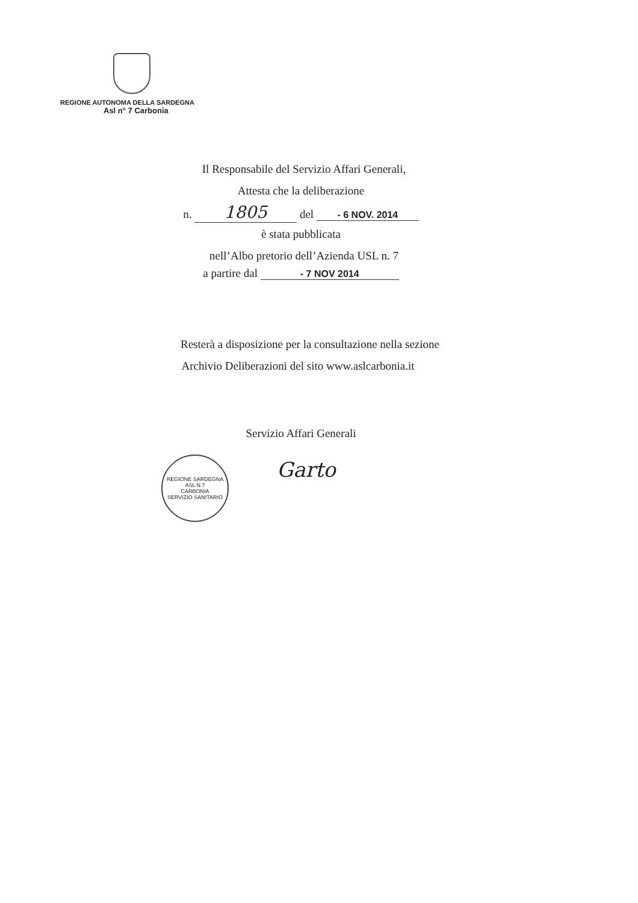REGIONE AUTONOMA DELLA SARDEGNA
Asl n° 7 Carbonia
Il Responsabile del Servizio Affari Generali,
Attesta che la deliberazione
n. 1805 del - 6 NOV. 2014
è stata pubblicata
nell’Albo pretorio dell’Azienda USL n. 7
a partire dal - 7 NOV 2014
Resterà a disposizione per la consultazione nella sezione
Archivio Deliberazioni del sito www.aslcarbonia.it
Servizio Affari Generali
REGIONE SARDEGNA
ASL N.7
CARBONIA
SERVIZIO SANITARIO
Garto